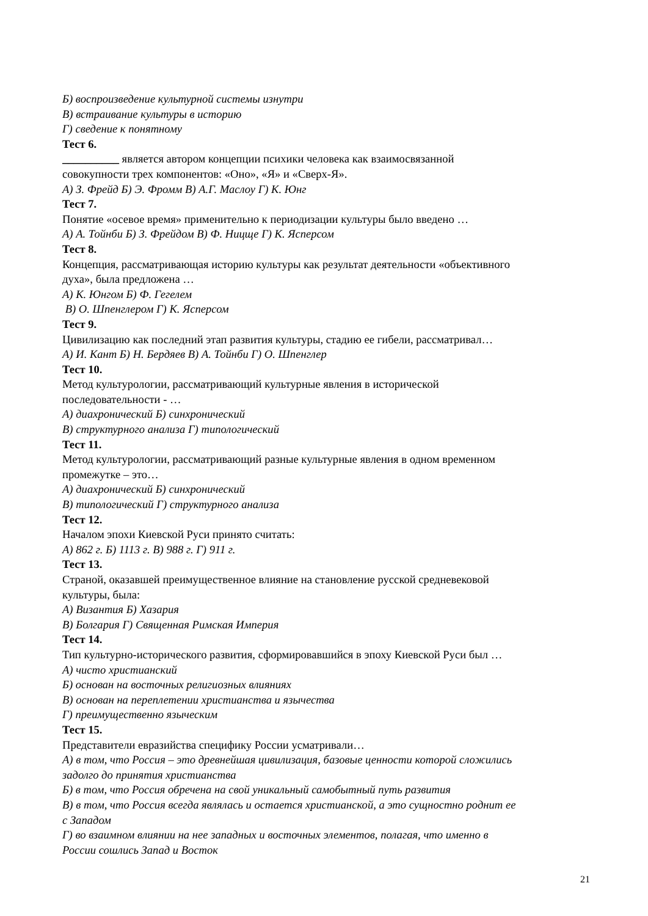Б) воспроизведение культурной системы изнутри
В) встраивание культуры в историю
Г) сведение к понятному
Тест 6.
__________ является автором концепции психики человека как взаимосвязанной
совокупности трех компонентов: «Оно», «Я» и «Сверх-Я».
А) З. Фрейд Б) Э. Фромм В) А.Г. Маслоу Г) К. Юнг
Тест 7.
Понятие «осевое время» применительно к периодизации культуры было введено …
А) А. Тойнби Б) З. Фрейдом В) Ф. Ницще Г) К. Ясперсом
Тест 8.
Концепция, рассматривающая историю культуры как результат деятельности «объективного
духа», была предложена …
А) К. Юнгом Б) Ф. Гегелем
В) О. Шпенглером Г) К. Ясперсом
Тест 9.
Цивилизацию как последний этап развития культуры, стадию ее гибели, рассматривал…
А) И. Кант Б) Н. Бердяев В) А. Тойнби Г) О. Шпенглер
Тест 10.
Метод культурологии, рассматривающий культурные явления в исторической
последовательности - …
А) диахронический Б) синхронический
В) структурного анализа Г) типологический
Тест 11.
Метод культурологии, рассматривающий разные культурные явления в одном временном
промежутке – это…
А) диахронический Б) синхронический
В) типологический Г) структурного анализа
Тест 12.
Началом эпохи Киевской Руси принято считать:
А) 862 г. Б) 1113 г. В) 988 г. Г) 911 г.
Тест 13.
Страной, оказавшей преимущественное влияние на становление русской средневековой
культуры, была:
А) Византия Б) Хазария
В) Болгария Г) Священная Римская Империя
Тест 14.
Тип культурно-исторического развития, сформировавшийся в эпоху Киевской Руси был …
А) чисто христианский
Б) основан на восточных религиозных влияниях
В) основан на переплетении христианства и язычества
Г) преимущественно языческим
Тест 15.
Представители евразийства специфику России усматривали…
А) в том, что Россия – это древнейшая цивилизация, базовые ценности которой сложились
задолго до принятия христианства
Б) в том, что Россия обречена на свой уникальный самобытный путь развития
В) в том, что Россия всегда являлась и остается христианской, а это сущностно роднит ее
с Западом
Г) во взаимном влиянии на нее западных и восточных элементов, полагая, что именно в
России сошлись Запад и Восток
21